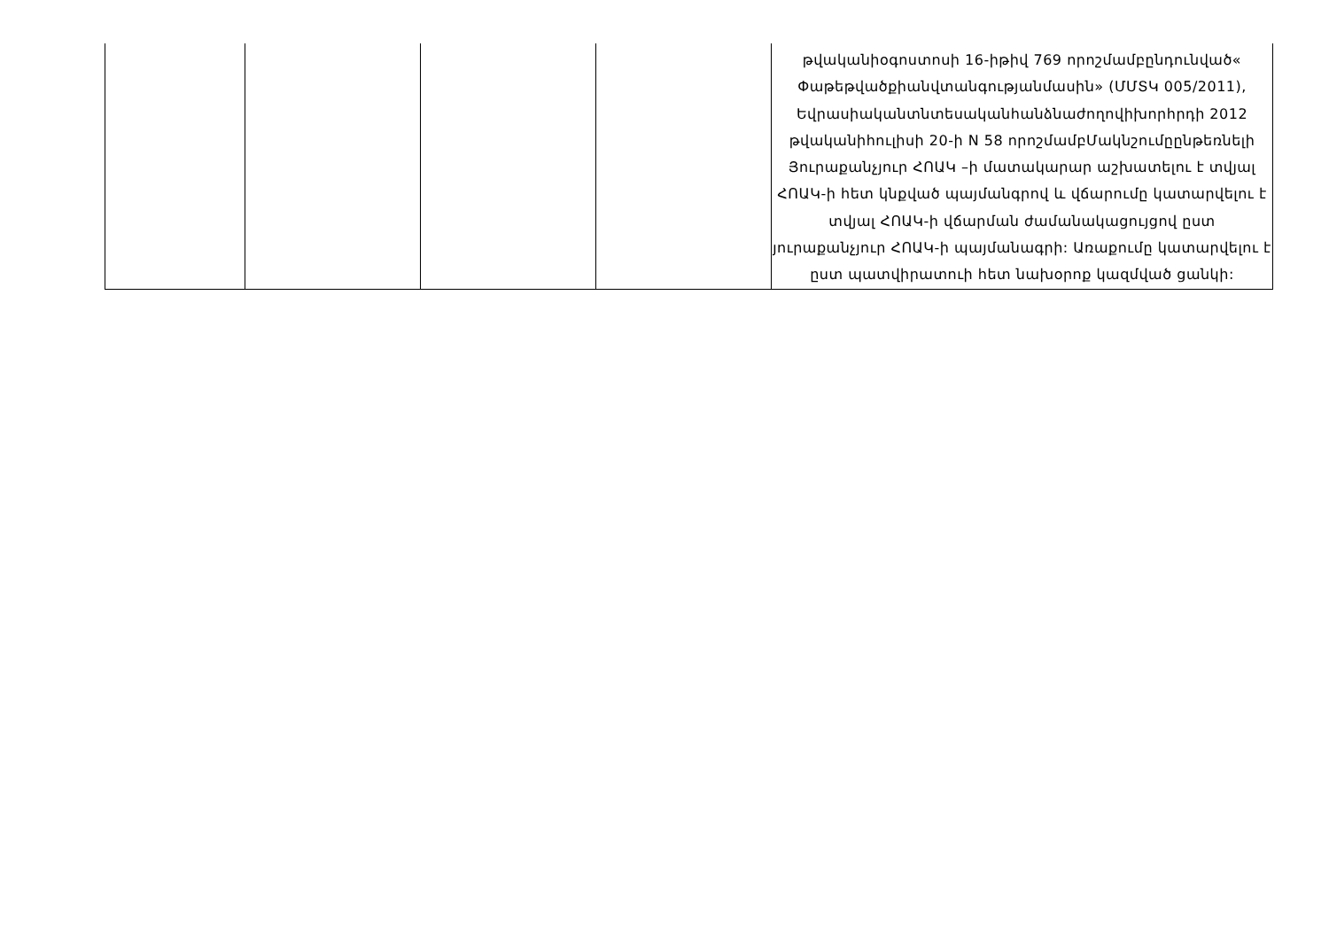| | | | | թվականիօգոստոսի 16-իթիվ 769 որոշմամբընդունված« Փաթեթվածքիանվտանգությանմասին» (ՄՄՏԿ 005/2011), Եվրասիականտնտեսականհանձնաժողովիխորհրդի 2012 թվականիհուլիսի 20-ի N 58 որոշմամբՄակնշումըընթեռնելի Յուրաքանչյուր ՀՈԱԿ –ի մատակարար աշխատելու է տվյալ ՀՈԱԿ-ի հետ կնքված պայմանգրով և վճարումը կատարվելու է տվյալ ՀՈԱԿ-ի վճարման ժամանակացույցով ըստ յուրաքանչյուր ՀՈԱԿ-ի պայմանագրի: Առաքումը կատարվելու է ըստ պատվիրատուի հետ նախօրոք կազմված ցանկի: |